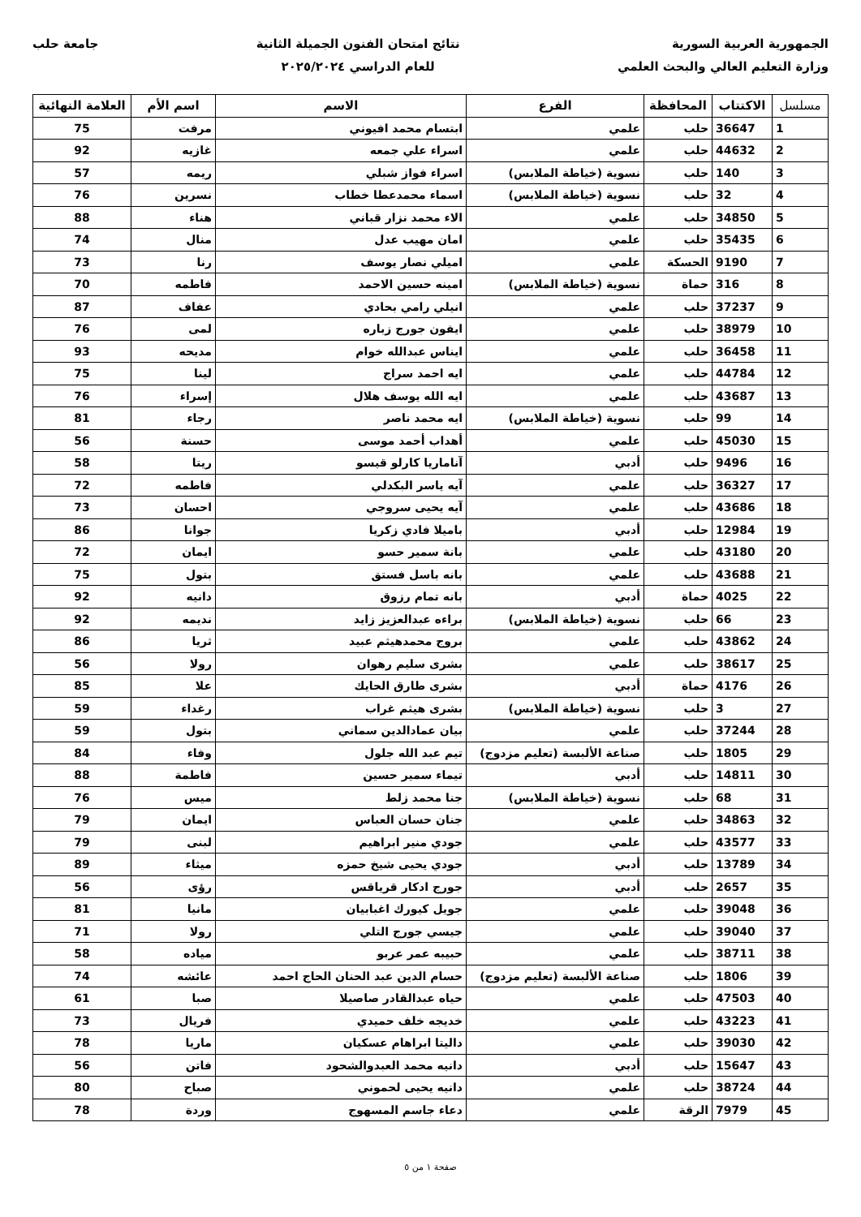الجمهورية العربية السورية
وزارة التعليم العالي والبحث العلمي
نتائج امتحان الفنون الجميلة الثانية
للعام الدراسي ٢٠٢٥/٢٠٢٤
جامعة حلب
| مسلسل | الاكتتاب | المحافظة | الفرع | الاسم | اسم الأم | العلامة النهائية |
| --- | --- | --- | --- | --- | --- | --- |
| 1 | 36647 | حلب | علمي | ابتسام محمد افيوني | مرفت | 75 |
| 2 | 44632 | حلب | علمي | اسراء علي جمعه | غازيه | 92 |
| 3 | 140 | حلب | نسوية (خياطة الملابس) | اسراء فواز شبلي | ريمه | 57 |
| 4 | 32 | حلب | نسوية (خياطة الملابس) | اسماء محمدعطا خطاب | نسرين | 76 |
| 5 | 34850 | حلب | علمي | الاء محمد نزار قباني | هناء | 88 |
| 6 | 35435 | حلب | علمي | امان مهيب عدل | منال | 74 |
| 7 | 9190 | الحسكة | علمي | اميلي نصار يوسف | رنا | 73 |
| 8 | 316 | حماة | نسوية (خياطة الملابس) | امينه حسين الاحمد | فاطمه | 70 |
| 9 | 37237 | حلب | علمي | انيلي رامي بحادي | عفاف | 87 |
| 10 | 38979 | حلب | علمي | ايفون جورج زباره | لمى | 76 |
| 11 | 36458 | حلب | علمي | ايناس عبدالله خوام | مديحه | 93 |
| 12 | 44784 | حلب | علمي | ايه احمد سراج | لينا | 75 |
| 13 | 43687 | حلب | علمي | ايه الله يوسف هلال | إسراء | 76 |
| 14 | 99 | حلب | نسوية (خياطة الملابس) | ايه محمد ناصر | رجاء | 81 |
| 15 | 45030 | حلب | علمي | أهداب أحمد موسى | حسنة | 56 |
| 16 | 9496 | حلب | أدبي | آناماريا كارلو قيسو | ريتا | 58 |
| 17 | 36327 | حلب | علمي | آيه ياسر البكدلي | فاطمه | 72 |
| 18 | 43686 | حلب | علمي | آيه يحيى سروجي | احسان | 73 |
| 19 | 12984 | حلب | أدبي | باميلا فادي زكريا | جوانا | 86 |
| 20 | 43180 | حلب | علمي | بانة سمير حسو | ايمان | 72 |
| 21 | 43688 | حلب | علمي | بانه باسل فستق | بتول | 75 |
| 22 | 4025 | حماة | أدبي | بانه تمام رزوق | دانيه | 92 |
| 23 | 66 | حلب | نسوية (خياطة الملابس) | براءه عبدالعزيز زايد | نديمه | 92 |
| 24 | 43862 | حلب | علمي | بروج محمدهيثم عبيد | ثريا | 86 |
| 25 | 38617 | حلب | علمي | بشرى سليم رهوان | رولا | 56 |
| 26 | 4176 | حماة | أدبي | بشرى طارق الحايك | علا | 85 |
| 27 | 3 | حلب | نسوية (خياطة الملابس) | بشرى هيثم غراب | رغداء | 59 |
| 28 | 37244 | حلب | علمي | بيان عمادالدين سماني | بتول | 59 |
| 29 | 1805 | حلب | صناعة الألبسة (تعليم مزدوج) | تيم عبد الله جلول | وفاء | 84 |
| 30 | 14811 | حلب | أدبي | تيماء سمير حسين | فاطمة | 88 |
| 31 | 68 | حلب | نسوية (خياطة الملابس) | جنا محمد زلط | ميس | 76 |
| 32 | 34863 | حلب | علمي | جنان حسان العباس | ايمان | 79 |
| 33 | 43577 | حلب | علمي | جودي منير ابراهيم | لبنى | 79 |
| 34 | 13789 | حلب | أدبي | جودي يحيى شيخ حمزه | ميثاء | 89 |
| 35 | 2657 | حلب | أدبي | جورج ادكار قرياقس | رؤى | 56 |
| 36 | 39048 | حلب | علمي | جويل كيورك اغبابيان | مانيا | 81 |
| 37 | 39040 | حلب | علمي | جيسي جورج التلي | رولا | 71 |
| 38 | 38711 | حلب | علمي | حبيبه عمر عربو | مياده | 58 |
| 39 | 1806 | حلب | صناعة الألبسة (تعليم مزدوج) | حسام الدين عبد الحنان الحاج احمد | عائشه | 74 |
| 40 | 47503 | حلب | علمي | حياه عبدالقادر صاصيلا | صبا | 61 |
| 41 | 43223 | حلب | علمي | خديجه خلف حميدي | فريال | 73 |
| 42 | 39030 | حلب | علمي | داليتا ابراهام عسكيان | ماريا | 78 |
| 43 | 15647 | حلب | أدبي | دانيه محمد العبدوالشحود | فاتن | 56 |
| 44 | 38724 | حلب | علمي | دانيه يحيى لحموني | صباح | 80 |
| 45 | 7979 | الرقة | علمي | دعاء جاسم المسهوج | وردة | 78 |
صفحة ١ من ٥